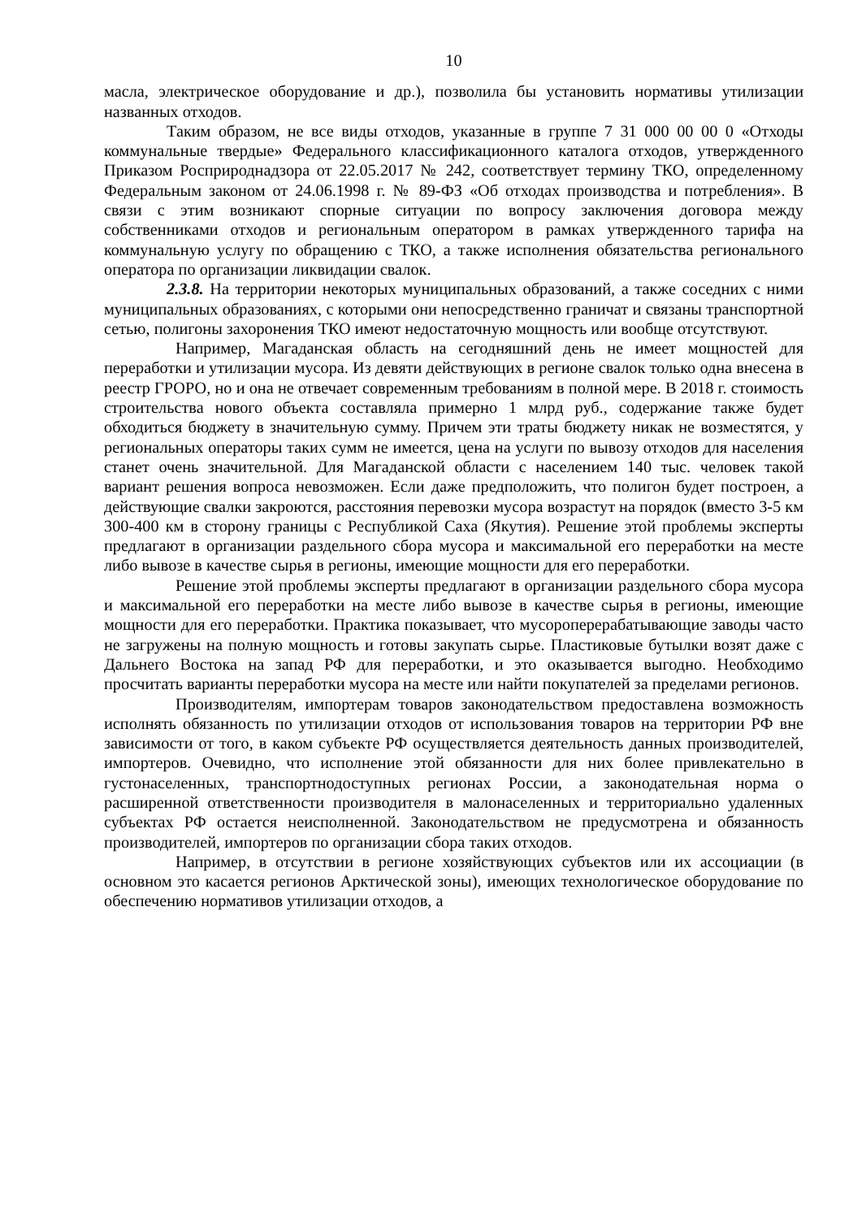10
масла, электрическое оборудование и др.), позволила бы установить нормативы утилизации названных отходов.
Таким образом, не все виды отходов, указанные в группе 7 31 000 00 00 0 «Отходы коммунальные твердые» Федерального классификационного каталога отходов, утвержденного Приказом Росприроднадзора от 22.05.2017 № 242, соответствует термину ТКО, определенному Федеральным законом от 24.06.1998 г. № 89-ФЗ «Об отходах производства и потребления». В связи с этим возникают спорные ситуации по вопросу заключения договора между собственниками отходов и региональным оператором в рамках утвержденного тарифа на коммунальную услугу по обращению с ТКО, а также исполнения обязательства регионального оператора по организации ликвидации свалок.
2.3.8. На территории некоторых муниципальных образований, а также соседних с ними муниципальных образованиях, с которыми они непосредственно граничат и связаны транспортной сетью, полигоны захоронения ТКО имеют недостаточную мощность или вообще отсутствуют.
Например, Магаданская область на сегодняшний день не имеет мощностей для переработки и утилизации мусора. Из девяти действующих в регионе свалок только одна внесена в реестр ГРОРО, но и она не отвечает современным требованиям в полной мере. В 2018 г. стоимость строительства нового объекта составляла примерно 1 млрд руб., содержание также будет обходиться бюджету в значительную сумму. Причем эти траты бюджету никак не возместятся, у региональных операторы таких сумм не имеется, цена на услуги по вывозу отходов для населения станет очень значительной. Для Магаданской области с населением 140 тыс. человек такой вариант решения вопроса невозможен. Если даже предположить, что полигон будет построен, а действующие свалки закроются, расстояния перевозки мусора возрастут на порядок (вместо 3-5 км 300-400 км в сторону границы с Республикой Саха (Якутия). Решение этой проблемы эксперты предлагают в организации раздельного сбора мусора и максимальной его переработки на месте либо вывозе в качестве сырья в регионы, имеющие мощности для его переработки.
Решение этой проблемы эксперты предлагают в организации раздельного сбора мусора и максимальной его переработки на месте либо вывозе в качестве сырья в регионы, имеющие мощности для его переработки. Практика показывает, что мусороперерабатывающие заводы часто не загружены на полную мощность и готовы закупать сырье. Пластиковые бутылки возят даже с Дальнего Востока на запад РФ для переработки, и это оказывается выгодно. Необходимо просчитать варианты переработки мусора на месте или найти покупателей за пределами регионов.
Производителям, импортерам товаров законодательством предоставлена возможность исполнять обязанность по утилизации отходов от использования товаров на территории РФ вне зависимости от того, в каком субъекте РФ осуществляется деятельность данных производителей, импортеров. Очевидно, что исполнение этой обязанности для них более привлекательно в густонаселенных, транспортнодоступных регионах России, а законодательная норма о расширенной ответственности производителя в малонаселенных и территориально удаленных субъектах РФ остается неисполненной. Законодательством не предусмотрена и обязанность производителей, импортеров по организации сбора таких отходов.
Например, в отсутствии в регионе хозяйствующих субъектов или их ассоциации (в основном это касается регионов Арктической зоны), имеющих технологическое оборудование по обеспечению нормативов утилизации отходов, а